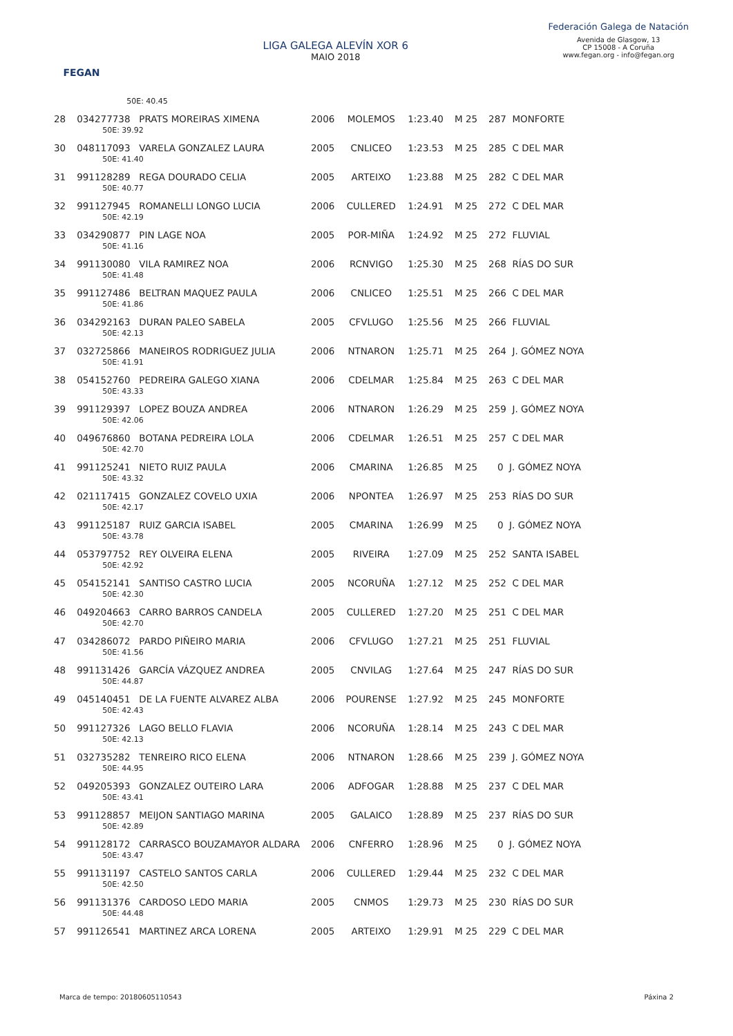FEGAN
LIGA GALEGA ALEVÍN XOR 6
MAIO 2018
Federación Galega de Natación
Avenida de Glasgow, 13
CP 15008 - A Coruña
www.fegan.org - info@fegan.org
| | 50E: 40.45 | | | | | |
| 28 | 034277738 PRATS MOREIRAS XIMENA | 2006 | MOLEMOS | 1:23.40 | M 25 | 287 MONFORTE |
| | 50E: 39.92 | | | | | |
| 30 | 048117093 VARELA GONZALEZ LAURA | 2005 | CNLICEO | 1:23.53 | M 25 | 285 C DEL MAR |
| | 50E: 41.40 | | | | | |
| 31 | 991128289 REGA DOURADO CELIA | 2005 | ARTEIXO | 1:23.88 | M 25 | 282 C DEL MAR |
| | 50E: 40.77 | | | | | |
| 32 | 991127945 ROMANELLI LONGO LUCIA | 2006 | CULLERED | 1:24.91 | M 25 | 272 C DEL MAR |
| | 50E: 42.19 | | | | | |
| 33 | 034290877 PIN LAGE NOA | 2005 | POR-MIÑA | 1:24.92 | M 25 | 272 FLUVIAL |
| | 50E: 41.16 | | | | | |
| 34 | 991130080 VILA RAMIREZ NOA | 2006 | RCNVIGO | 1:25.30 | M 25 | 268 RÍAS DO SUR |
| | 50E: 41.48 | | | | | |
| 35 | 991127486 BELTRAN MAQUEZ PAULA | 2006 | CNLICEO | 1:25.51 | M 25 | 266 C DEL MAR |
| | 50E: 41.86 | | | | | |
| 36 | 034292163 DURAN PALEO SABELA | 2005 | CFVLUGO | 1:25.56 | M 25 | 266 FLUVIAL |
| | 50E: 42.13 | | | | | |
| 37 | 032725866 MANEIROS RODRIGUEZ JULIA | 2006 | NTNARON | 1:25.71 | M 25 | 264 J. GÓMEZ NOYA |
| | 50E: 41.91 | | | | | |
| 38 | 054152760 PEDREIRA GALEGO XIANA | 2006 | CDELMAR | 1:25.84 | M 25 | 263 C DEL MAR |
| | 50E: 43.33 | | | | | |
| 39 | 991129397 LOPEZ BOUZA ANDREA | 2006 | NTNARON | 1:26.29 | M 25 | 259 J. GÓMEZ NOYA |
| | 50E: 42.06 | | | | | |
| 40 | 049676860 BOTANA PEDREIRA LOLA | 2006 | CDELMAR | 1:26.51 | M 25 | 257 C DEL MAR |
| | 50E: 42.70 | | | | | |
| 41 | 991125241 NIETO RUIZ PAULA | 2006 | CMARINA | 1:26.85 | M 25 | 0 J. GÓMEZ NOYA |
| | 50E: 43.32 | | | | | |
| 42 | 021117415 GONZALEZ COVELO UXIA | 2006 | NPONTEA | 1:26.97 | M 25 | 253 RÍAS DO SUR |
| | 50E: 42.17 | | | | | |
| 43 | 991125187 RUIZ GARCIA ISABEL | 2005 | CMARINA | 1:26.99 | M 25 | 0 J. GÓMEZ NOYA |
| | 50E: 43.78 | | | | | |
| 44 | 053797752 REY OLVEIRA ELENA | 2005 | RIVEIRA | 1:27.09 | M 25 | 252 SANTA ISABEL |
| | 50E: 42.92 | | | | | |
| 45 | 054152141 SANTISO CASTRO LUCIA | 2005 | NCORUÑA | 1:27.12 | M 25 | 252 C DEL MAR |
| | 50E: 42.30 | | | | | |
| 46 | 049204663 CARRO BARROS CANDELA | 2005 | CULLERED | 1:27.20 | M 25 | 251 C DEL MAR |
| | 50E: 42.70 | | | | | |
| 47 | 034286072 PARDO PIÑEIRO MARIA | 2006 | CFVLUGO | 1:27.21 | M 25 | 251 FLUVIAL |
| | 50E: 41.56 | | | | | |
| 48 | 991131426 GARCÍA VÁZQUEZ ANDREA | 2005 | CNVILAG | 1:27.64 | M 25 | 247 RÍAS DO SUR |
| | 50E: 44.87 | | | | | |
| 49 | 045140451 DE LA FUENTE ALVAREZ ALBA | 2006 | POURENSE | 1:27.92 | M 25 | 245 MONFORTE |
| | 50E: 42.43 | | | | | |
| 50 | 991127326 LAGO BELLO FLAVIA | 2006 | NCORUÑA | 1:28.14 | M 25 | 243 C DEL MAR |
| | 50E: 42.13 | | | | | |
| 51 | 032735282 TENREIRO RICO ELENA | 2006 | NTNARON | 1:28.66 | M 25 | 239 J. GÓMEZ NOYA |
| | 50E: 44.95 | | | | | |
| 52 | 049205393 GONZALEZ OUTEIRO LARA | 2006 | ADFOGAR | 1:28.88 | M 25 | 237 C DEL MAR |
| | 50E: 43.41 | | | | | |
| 53 | 991128857 MEIJON SANTIAGO MARINA | 2005 | GALAICO | 1:28.89 | M 25 | 237 RÍAS DO SUR |
| | 50E: 42.89 | | | | | |
| 54 | 991128172 CARRASCO BOUZAMAYOR ALDARA | 2006 | CNFERRO | 1:28.96 | M 25 | 0 J. GÓMEZ NOYA |
| | 50E: 43.47 | | | | | |
| 55 | 991131197 CASTELO SANTOS CARLA | 2006 | CULLERED | 1:29.44 | M 25 | 232 C DEL MAR |
| | 50E: 42.50 | | | | | |
| 56 | 991131376 CARDOSO LEDO MARIA | 2005 | CNMOS | 1:29.73 | M 25 | 230 RÍAS DO SUR |
| | 50E: 44.48 | | | | | |
| 57 | 991126541 MARTINEZ ARCA LORENA | 2005 | ARTEIXO | 1:29.91 | M 25 | 229 C DEL MAR |
Marca de tempo: 20180605110543 Páxina 2